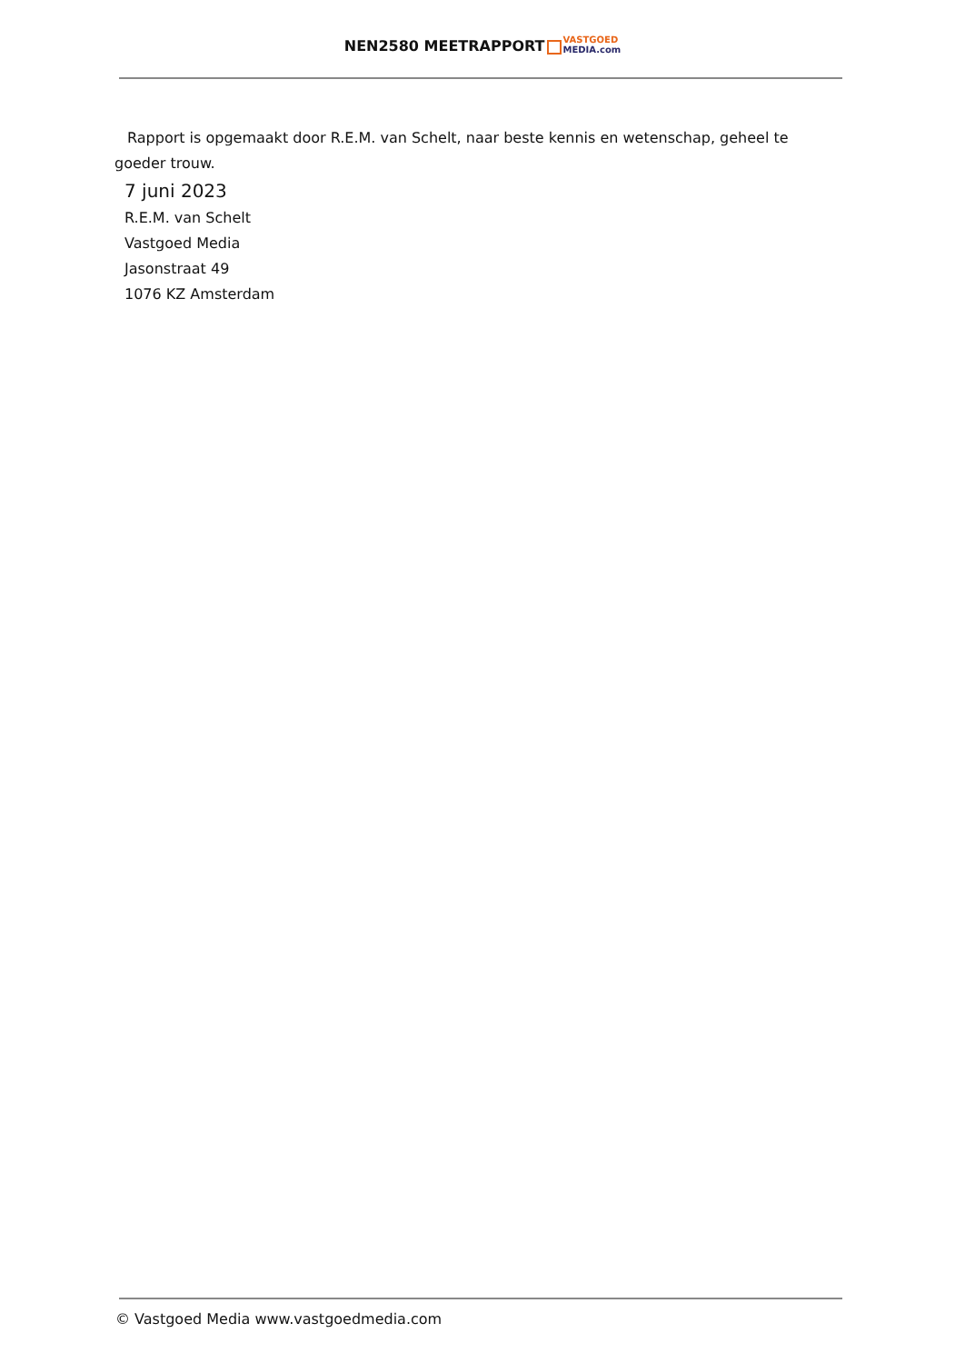NEN2580 MEETRAPPORT VASTGOED
MEDIA.com
Rapport is opgemaakt door R.E.M. van Schelt, naar beste kennis en wetenschap, geheel te goeder trouw.
7 juni 2023
R.E.M. van Schelt
Vastgoed Media
Jasonstraat 49
1076 KZ Amsterdam
© Vastgoed Media www.vastgoedmedia.com